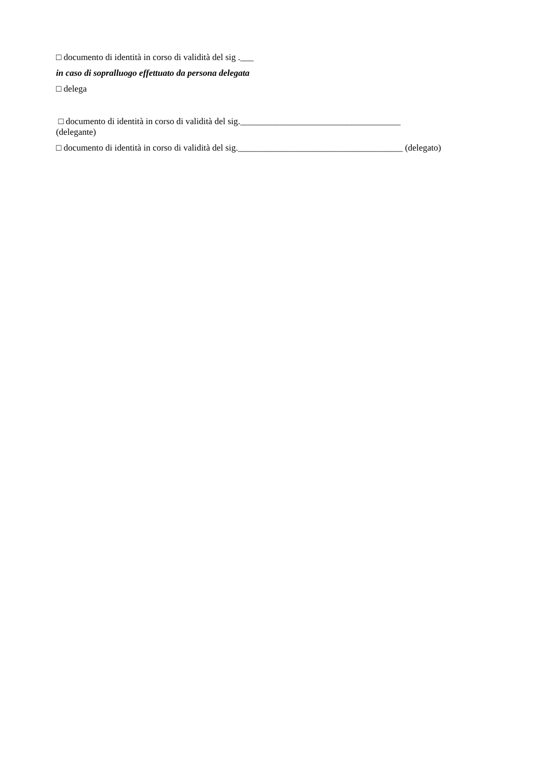□ documento di identità in corso di validità del sig .___
in caso di sopralluogo effettuato da persona delegata
□ delega
□ documento di identità in corso di validità del sig.____________________________________
(delegante)
□ documento di identità in corso di validità del sig._____________________________________ (delegato)